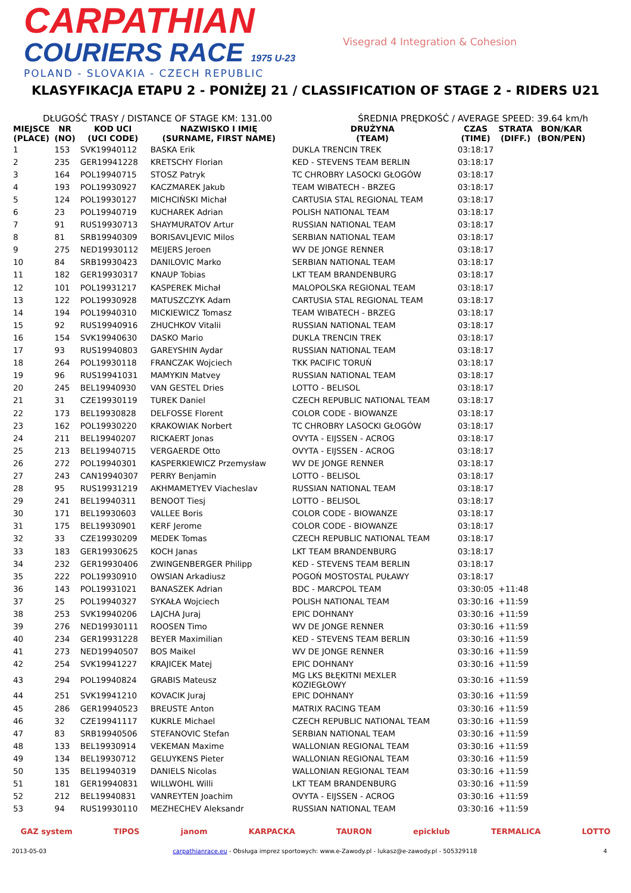CARPATHIAN
COURIERS RACE 1975 U-23
POLAND - SLOVAKIA - CZECH REPUBLIC
Visegrad 4 Integration & Cohesion
KLASYFIKACJA ETAPU 2 - PONIŻEJ 21 / CLASSIFICATION OF STAGE 2 - RIDERS U21
DŁUGOŚĆ TRASY / DISTANCE OF STAGE KM: 131.00 ŚREDNIA PRĘDKOŚĆ / AVERAGE SPEED: 39.64 km/h
| MIEJSCE (PLACE) | NR (NO) | KOD UCI (UCI CODE) | NAZWISKO I IMIĘ (SURNAME, FIRST NAME) | DRUŻYNA (TEAM) | CZAS (TIME) | STRATA (DIFF.) | BON/KAR (BON/PEN) |
| --- | --- | --- | --- | --- | --- | --- | --- |
| 1 | 153 | SVK19940112 | BASKA Erik | DUKLA TRENCIN TREK | 03:18:17 | | |
| 2 | 235 | GER19941228 | KRETSCHY Florian | KED - STEVENS TEAM BERLIN | 03:18:17 | | |
| 3 | 164 | POL19940715 | STOSZ Patryk | TC CHROBRY LASOCKI GŁOGÓW | 03:18:17 | | |
| 4 | 193 | POL19930927 | KACZMAREK Jakub | TEAM WIBATECH - BRZEG | 03:18:17 | | |
| 5 | 124 | POL19930127 | MICHCIŃSKI Michał | CARTUSIA STAL REGIONAL TEAM | 03:18:17 | | |
| 6 | 23 | POL19940719 | KUCHAREK Adrian | POLISH NATIONAL TEAM | 03:18:17 | | |
| 7 | 91 | RUS19930713 | SHAYMURATOV Artur | RUSSIAN NATIONAL TEAM | 03:18:17 | | |
| 8 | 81 | SRB19940309 | BORISAVLJEVIC Milos | SERBIAN NATIONAL TEAM | 03:18:17 | | |
| 9 | 275 | NED19930112 | MEIJERS Jeroen | WV DE JONGE RENNER | 03:18:17 | | |
| 10 | 84 | SRB19930423 | DANILOVIC Marko | SERBIAN NATIONAL TEAM | 03:18:17 | | |
| 11 | 182 | GER19930317 | KNAUP Tobias | LKT TEAM BRANDENBURG | 03:18:17 | | |
| 12 | 101 | POL19931217 | KASPEREK Michał | MALOPOLSKA REGIONAL TEAM | 03:18:17 | | |
| 13 | 122 | POL19930928 | MATUSZCZYK Adam | CARTUSIA STAL REGIONAL TEAM | 03:18:17 | | |
| 14 | 194 | POL19940310 | MICKIEWICZ Tomasz | TEAM WIBATECH - BRZEG | 03:18:17 | | |
| 15 | 92 | RUS19940916 | ZHUCHKOV Vitalii | RUSSIAN NATIONAL TEAM | 03:18:17 | | |
| 16 | 154 | SVK19940630 | DASKO Mario | DUKLA TRENCIN TREK | 03:18:17 | | |
| 17 | 93 | RUS19940803 | GAREYSHIN Aydar | RUSSIAN NATIONAL TEAM | 03:18:17 | | |
| 18 | 264 | POL19930118 | FRANCZAK Wojciech | TKK PACIFIC TORUŃ | 03:18:17 | | |
| 19 | 96 | RUS19941031 | MAMYKIN Matvey | RUSSIAN NATIONAL TEAM | 03:18:17 | | |
| 20 | 245 | BEL19940930 | VAN GESTEL Dries | LOTTO - BELISOL | 03:18:17 | | |
| 21 | 31 | CZE19930119 | TUREK Daniel | CZECH REPUBLIC NATIONAL TEAM | 03:18:17 | | |
| 22 | 173 | BEL19930828 | DELFOSSE Florent | COLOR CODE - BIOWANZE | 03:18:17 | | |
| 23 | 162 | POL19930220 | KRAKOWIAK Norbert | TC CHROBRY LASOCKI GŁOGÓW | 03:18:17 | | |
| 24 | 211 | BEL19940207 | RICKAERT Jonas | OVYTA - EIJSSEN - ACROG | 03:18:17 | | |
| 25 | 213 | BEL19940715 | VERGAERDE Otto | OVYTA - EIJSSEN - ACROG | 03:18:17 | | |
| 26 | 272 | POL19940301 | KASPERKIEWICZ Przemysław | WV DE JONGE RENNER | 03:18:17 | | |
| 27 | 243 | CAN19940307 | PERRY Benjamin | LOTTO - BELISOL | 03:18:17 | | |
| 28 | 95 | RUS19931219 | AKHMAMETYEV Viacheslav | RUSSIAN NATIONAL TEAM | 03:18:17 | | |
| 29 | 241 | BEL19940311 | BENOOT Tiesj | LOTTO - BELISOL | 03:18:17 | | |
| 30 | 171 | BEL19930603 | VALLEE Boris | COLOR CODE - BIOWANZE | 03:18:17 | | |
| 31 | 175 | BEL19930901 | KERF Jerome | COLOR CODE - BIOWANZE | 03:18:17 | | |
| 32 | 33 | CZE19930209 | MEDEK Tomas | CZECH REPUBLIC NATIONAL TEAM | 03:18:17 | | |
| 33 | 183 | GER19930625 | KOCH Janas | LKT TEAM BRANDENBURG | 03:18:17 | | |
| 34 | 232 | GER19930406 | ZWINGENBERGER Philipp | KED - STEVENS TEAM BERLIN | 03:18:17 | | |
| 35 | 222 | POL19930910 | OWSIAN Arkadiusz | POGOŃ MOSTOSTAL PUŁAWY | 03:18:17 | | |
| 36 | 143 | POL19931021 | BANASZEK Adrian | BDC - MARCPOL TEAM | 03:30:05 | +11:48 | |
| 37 | 25 | POL19940327 | SYKAŁA Wojciech | POLISH NATIONAL TEAM | 03:30:16 | +11:59 | |
| 38 | 253 | SVK19940206 | LAJCHA Juraj | EPIC DOHNANY | 03:30:16 | +11:59 | |
| 39 | 276 | NED19930111 | ROOSEN Timo | WV DE JONGE RENNER | 03:30:16 | +11:59 | |
| 40 | 234 | GER19931228 | BEYER Maximilian | KED - STEVENS TEAM BERLIN | 03:30:16 | +11:59 | |
| 41 | 273 | NED19940507 | BOS Maikel | WV DE JONGE RENNER | 03:30:16 | +11:59 | |
| 42 | 254 | SVK19941227 | KRAJICEK Matej | EPIC DOHNANY | 03:30:16 | +11:59 | |
| 43 | 294 | POL19940824 | GRABIS Mateusz | MG LKS BŁĘKITNI MEXLER KOZIEGŁOWY | 03:30:16 | +11:59 | |
| 44 | 251 | SVK19941210 | KOVACIK Juraj | EPIC DOHNANY | 03:30:16 | +11:59 | |
| 45 | 286 | GER19940523 | BREUSTE Anton | MATRIX RACING TEAM | 03:30:16 | +11:59 | |
| 46 | 32 | CZE19941117 | KUKRLE Michael | CZECH REPUBLIC NATIONAL TEAM | 03:30:16 | +11:59 | |
| 47 | 83 | SRB19940506 | STEFANOVIC Stefan | SERBIAN NATIONAL TEAM | 03:30:16 | +11:59 | |
| 48 | 133 | BEL19930914 | VEKEMAN Maxime | WALLONIAN REGIONAL TEAM | 03:30:16 | +11:59 | |
| 49 | 134 | BEL19930712 | GELUYKENS Pieter | WALLONIAN REGIONAL TEAM | 03:30:16 | +11:59 | |
| 50 | 135 | BEL19940319 | DANIELS Nicolas | WALLONIAN REGIONAL TEAM | 03:30:16 | +11:59 | |
| 51 | 181 | GER19940831 | WILLWOHL Willi | LKT TEAM BRANDENBURG | 03:30:16 | +11:59 | |
| 52 | 212 | BEL19940831 | VANREYTEN Joachim | OVYTA - EIJSSEN - ACROG | 03:30:16 | +11:59 | |
| 53 | 94 | RUS19930110 | MEZHECHEV Aleksandr | RUSSIAN NATIONAL TEAM | 03:30:16 | +11:59 | |
GAZ system TIPOS janom KARPACKA TAURON epicklub TERMALICA LOTTO
2013-05-03 carpathianrace.eu - Obsługa imprez sportowych: www.e-Zawody.pl - lukasz@e-zawody.pl - 505329118 4